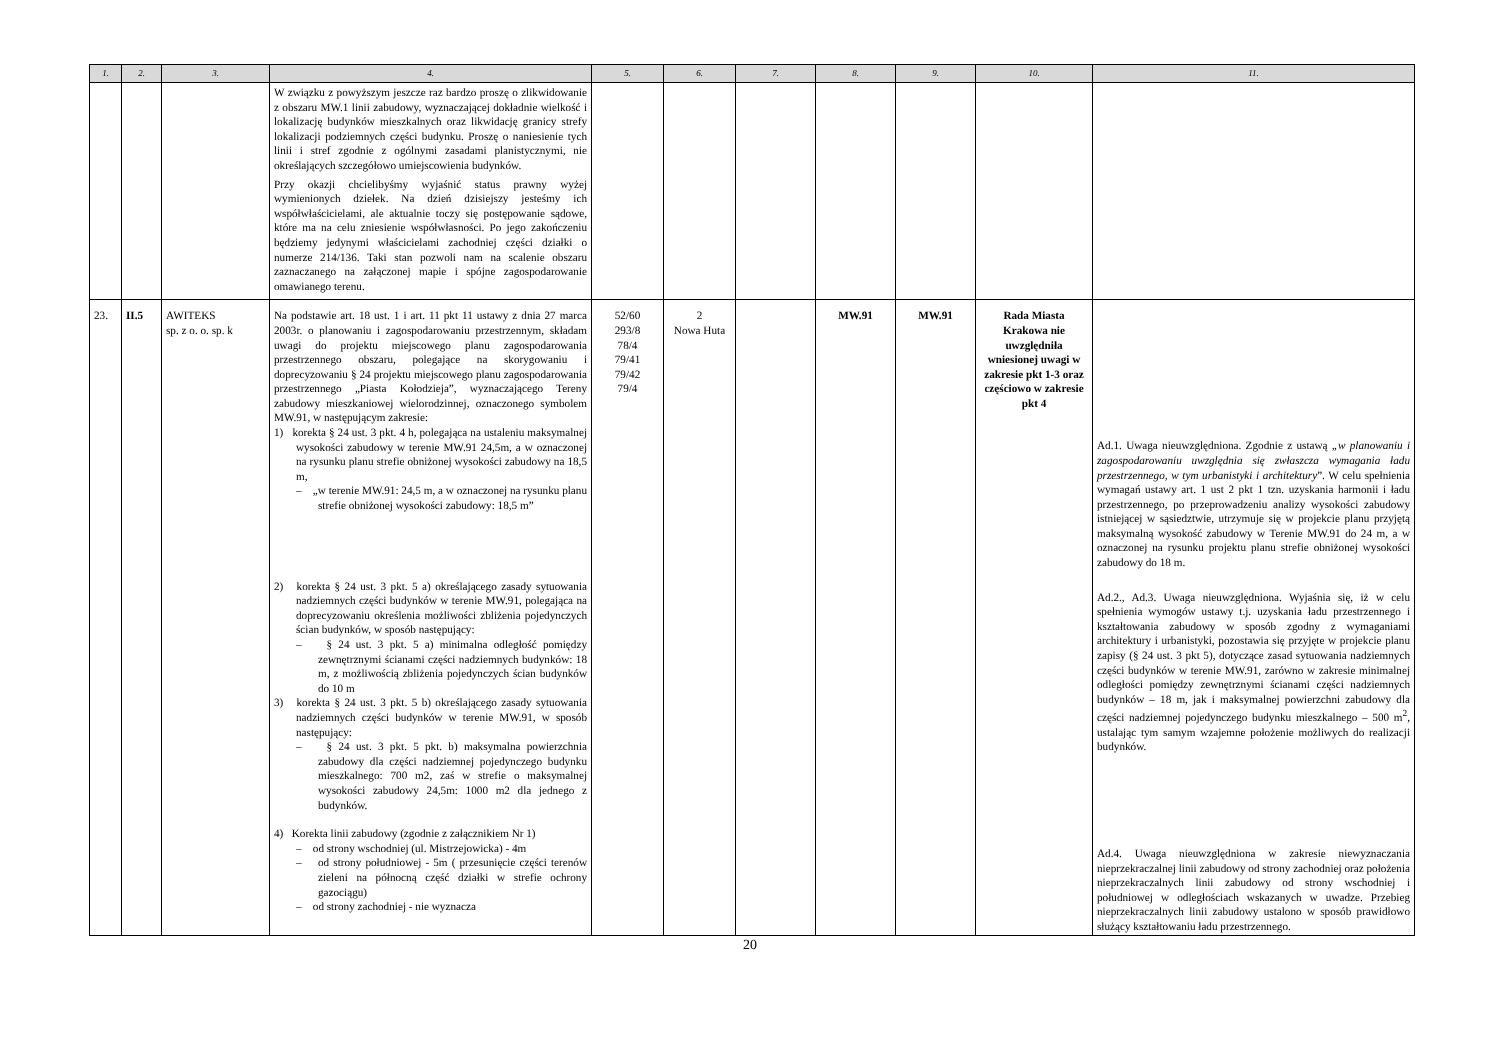| 1. | 2. | 3. | 4. | 5. | 6. | 7. | 8. | 9. | 10. | 11. |
| --- | --- | --- | --- | --- | --- | --- | --- | --- | --- | --- |
| | | | W związku z powyższym jeszcze raz bardzo proszę o zlikwidowanie z obszaru MW.1 linii zabudowy, wyznaczającej dokładnie wielkość i lokalizację budynków mieszkalnych oraz likwidację granicy strefy lokalizacji podziemnych części budynku. Proszę o naniesienie tych linii i stref zgodnie z ogólnymi zasadami planistycznymi, nie określających szczegółowo umiejscowienia budynków. Przy okazji chcielibyśmy wyjaśnić status prawny wyżej wymienionych dziełek. Na dzień dzisiejszy jesteśmy ich współwłaścicielami, ale aktualnie toczy się postępowanie sądowe, które ma na celu zniesienie współwłasności. Po jego zakończeniu będziemy jedynymi właścicielami zachodniej części działki o numerze 214/136. Taki stan pozwoli nam na scalenie obszaru zaznaczanego na załączonej mapie i spójne zagospodarowanie omawianego terenu. | | | | | | | |
| 23. | II.5 | AWITEKS sp. z o. o. sp. k | Na podstawie art. 18 ust. 1 i art. 11 pkt 11 ustawy z dnia 27 marca 2003r. o planowaniu i zagospodarowaniu przestrzennym, składam uwagi do projektu miejscowego planu zagospodarowania przestrzennego obszaru, polegające na skorygowaniu i doprecyzowaniu § 24 projektu miejscowego planu zagospodarowania przestrzennego „Piasta Kołodzieja”, wyznaczającego Tereny zabudowy mieszkaniowej wielorodzinnej, oznaczonego symbolem MW.91, w następującym zakresie: 1) korekta § 24 ust. 3 pkt. 4 h, polegająca na ustaleniu maksymalnej wysokości zabudowy w terenie MW.91 24,5m, a w oznaczonej na rysunku planu strefie obniżonej wysokości zabudowy na 18,5 m, – „w terenie MW.91: 24,5 m, a w oznaczonej na rysunku planu strefie obniżonej wysokości zabudowy: 18,5 m” 2) korekta § 24 ust. 3 pkt. 5 a) określającego zasady sytuowania nadziemnych części budynków w terenie MW.91, polegająca na doprecyzowaniu określenia możliwości zbliżenia pojedynczych ścian budynków, w sposób następujący: – § 24 ust. 3 pkt. 5 a) minimalna odległość pomiędzy zewnętrznymi ścianami części nadziemnych budynków: 18 m, z możliwością zbliżenia pojedynczych ścian budynków do 10 m 3) korekta § 24 ust. 3 pkt. 5 b) określającego zasady sytuowania nadziemnych części budynków w terenie MW.91, w sposób następujący: – § 24 ust. 3 pkt. 5 pkt. b) maksymalna powierzchnia zabudowy dla części nadziemnej pojedynczego budynku mieszkalnego: 700 m2, zaś w strefie o maksymalnej wysokości zabudowy 24,5m: 1000 m2 dla jednego z budynków. 4) Korekta linii zabudowy (zgodnie z załącznikiem Nr 1) – od strony wschodniej (ul. Mistrzejowicka) - 4m – od strony południowej - 5m ( przesunięcie części terenów zieleni na północną część działki w strefie ochrony gazociągu) – od strony zachodniej - nie wyznacza | 52/60 293/8 78/4 79/41 79/42 79/4 | 2 Nowa Huta | | MW.91 | MW.91 | Rada Miasta Krakowa nie uwzględniła wniesionej uwagi w zakresie pkt 1-3 oraz częściowo w zakresie pkt 4 | Ad.1. Uwaga nieuwzględniona. Zgodnie z ustawą „w planowaniu i zagospodarowaniu uwzględnia się zwłaszcza wymagania ładu przestrzennego, w tym urbanistyki i architektury ”. W celu spełnienia wymagań ustawy art. 1 ust 2 pkt 1 tzn. uzyskania harmonii i ładu przestrzennego, po przeprowadzeniu analizy wysokości zabudowy istniejącej w sąsiedztwie, utrzymuje się w projekcie planu przyjętą maksymalną wysokość zabudowy w Terenie MW.91 do 24 m, a w oznaczonej na rysunku projektu planu strefie obniżonej wysokości zabudowy do 18 m. Ad.2., Ad.3. Uwaga nieuwzględniona. Wyjaśnia się, iż w celu spełnienia wymogów ustawy t.j. uzyskania ładu przestrzennego i kształtowania zabudowy w sposób zgodny z wymaganiami architektury i urbanistyki, pozostawia się przyjęte w projekcie planu zapisy (§ 24 ust. 3 pkt 5), dotyczące zasad sytuowania nadziemnych części budynków w terenie MW.91, zarówno w zakresie minimalnej odległości pomiędzy zewnętrznymi ścianami części nadziemnych budynków – 18 m, jak i maksymalnej powierzchni zabudowy dla części nadziemnej pojedynczego budynku mieszkalnego – 500 m<sup>2</sup>, ustalając tym samym wzajemne położenie możliwych do realizacji budynków. Ad.4. Uwaga nieuwzględniona w zakresie niewyznaczania nieprzekraczalnej linii zabudowy od strony zachodniej oraz położenia nieprzekraczalnych linii zabudowy od strony wschodniej i południowej w odległościach wskazanych w uwadze. Przebieg nieprzekraczalnych linii zabudowy ustalono w sposób prawidłowo służący kształtowaniu ładu przestrzennego. |
20